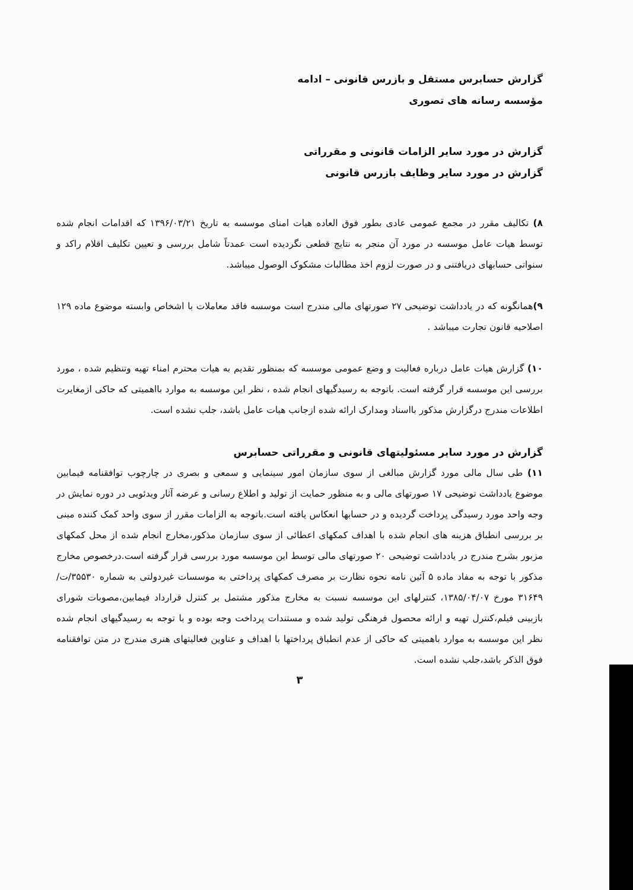گزارش حسابرس مستقل و بازرس قانونی – ادامه
مؤسسه رسانه های تصوری
گزارش در مورد سایر الزامات قانونی و مقرراتی
گزارش در مورد سایر وظایف بازرس قانونی
۸) تکالیف مقرر در مجمع عمومی عادی بطور فوق العاده هیات امنای موسسه به تاریخ ۱۳۹۶/۰۳/۲۱ که اقدامات انجام شده توسط هیات عامل موسسه در مورد آن منجر به نتایج قطعی نگردیده است عمدتاً شامل بررسی و تعیین تکلیف اقلام راکد و سنواتی حسابهای دریافتنی و در صورت لزوم اخذ مطالبات مشکوک الوصول میباشد.
۹) همانگونه که در یادداشت توضیحی ۲۷ صورتهای مالی مندرج است موسسه فاقد معاملات با اشخاص وابسته موضوع ماده ۱۲۹ اصلاحیه قانون تجارت میباشد .
۱۰) گزارش هیات عامل درباره فعالیت و وضع عمومی موسسه که بمنظور تقدیم به هیات محترم امناء تهیه وتنظیم شده ، مورد بررسی این موسسه قرار گرفته است. باتوجه به رسیدگیهای انجام شده ، نظر این موسسه به موارد بااهمیتی که حاکی ازمغایرت اطلاعات مندرج درگزارش مذکور بااسناد ومدارک ارائه شده ازجانب هیات عامل باشد، جلب نشده است.
گزارش در مورد سایر مسئولیتهای قانونی و مقرراتی حسابرس
۱۱) طی سال مالی مورد گزارش مبالغی از سوی سازمان امور سینمایی و سمعی و بصری در چارچوب توافقنامه فیمابین موضوع یادداشت توضیحی ۱۷ صورتهای مالی و به منظور حمایت از تولید و اطلاع رسانی و عرضه آثار ویدئویی در دوره نمایش در وجه واحد مورد رسیدگی پرداخت گردیده و در حسابها انعکاس یافته است.باتوجه به الزامات مقرر از سوی واحد کمک کننده مبنی بر بررسی انطباق هزینه های انجام شده با اهداف کمکهای اعطائی از سوی سازمان مذکور،مخارج انجام شده از محل کمکهای مزبور بشرح مندرج در یادداشت توضیحی ۲۰ صورتهای مالی توسط این موسسه مورد بررسی قرار گرفته است.درخصوص مخارج مذکور با توجه به مفاد ماده ۵ آئین نامه نحوه نظارت بر مصرف کمکهای پرداختی به موسسات غیردولتی به شماره ۳۵۵۳۰/ت/۳۱۶۴۹ مورخ ۱۳۸۵/۰۴/۰۷، کنترلهای این موسسه نسبت به مخارج مذکور مشتمل بر کنترل قرارداد فیمابین،مصوبات شورای بازبینی فیلم،کنترل تهیه و ارائه محصول فرهنگی تولید شده و مستندات پرداخت وجه بوده و با توجه به رسیدگیهای انجام شده نظر این موسسه به موارد باهمیتی که حاکی از عدم انطباق پرداختها با اهداف و عناوین فعالیتهای هنری مندرج در متن توافقنامه فوق الذکر باشد،جلب نشده است.
۳